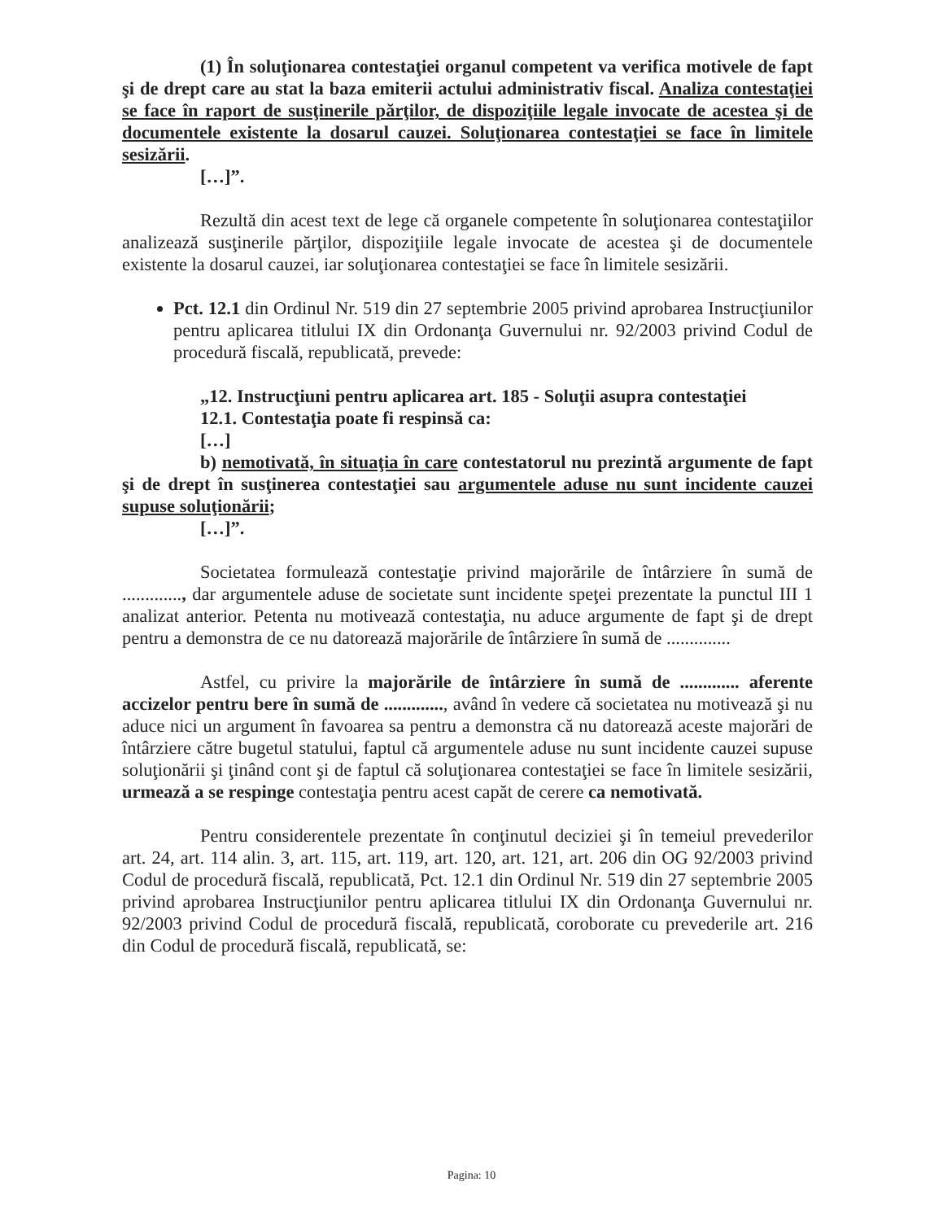(1) În soluţionarea contestaţiei organul competent va verifica motivele de fapt şi de drept care au stat la baza emiterii actului administrativ fiscal. Analiza contestaţiei se face în raport de susţinerile părţilor, de dispoziţiile legale invocate de acestea şi de documentele existente la dosarul cauzei. Soluţionarea contestaţiei se face în limitele sesizării.
[…]”.
Rezultă din acest text de lege că organele competente în soluţionarea contestaţiilor analizează susţinerile părţilor, dispoziţiile legale invocate de acestea şi de documentele existente la dosarul cauzei, iar soluţionarea contestaţiei se face în limitele sesizării.
Pct. 12.1 din Ordinul Nr. 519 din 27 septembrie 2005 privind aprobarea Instrucţiunilor pentru aplicarea titlului IX din Ordonanţa Guvernului nr. 92/2003 privind Codul de procedură fiscală, republicată, prevede:
„12. Instrucţiuni pentru aplicarea art. 185 - Soluţii asupra contestaţiei
12.1. Contestaţia poate fi respinsă ca:
[…]
b) nemotivată, în situaţia în care contestatorul nu prezintă argumente de fapt şi de drept în susţinerea contestaţiei sau argumentele aduse nu sunt incidente cauzei supuse soluţionării;
[…]”.
Societatea formulează contestaţie privind majorările de întârziere în sumă de ............., dar argumentele aduse de societate sunt incidente speţei prezentate la punctul III 1 analizat anterior. Petenta nu motivează contestaţia, nu aduce argumente de fapt şi de drept pentru a demonstra de ce nu datorează majorările de întârziere în sumă de ..............
Astfel, cu privire la majorările de întârziere în sumă de ............. aferente accizelor pentru bere în sumă de ............., având în vedere că societatea nu motivează şi nu aduce nici un argument în favoarea sa pentru a demonstra că nu datorează aceste majorări de întârziere către bugetul statului, faptul că argumentele aduse nu sunt incidente cauzei supuse soluţionării şi ţinând cont şi de faptul că soluţionarea contestaţiei se face în limitele sesizării, urmează a se respinge contestaţia pentru acest capăt de cerere ca nemotivată.
Pentru considerentele prezentate în conţinutul deciziei şi în temeiul prevederilor art. 24, art. 114 alin. 3, art. 115, art. 119, art. 120, art. 121, art. 206 din OG 92/2003 privind Codul de procedură fiscală, republicată, Pct. 12.1 din Ordinul Nr. 519 din 27 septembrie 2005 privind aprobarea Instrucţiunilor pentru aplicarea titlului IX din Ordonanţa Guvernului nr. 92/2003 privind Codul de procedură fiscală, republicată, coroborate cu prevederile art. 216 din Codul de procedură fiscală, republicată, se:
Pagina: 10